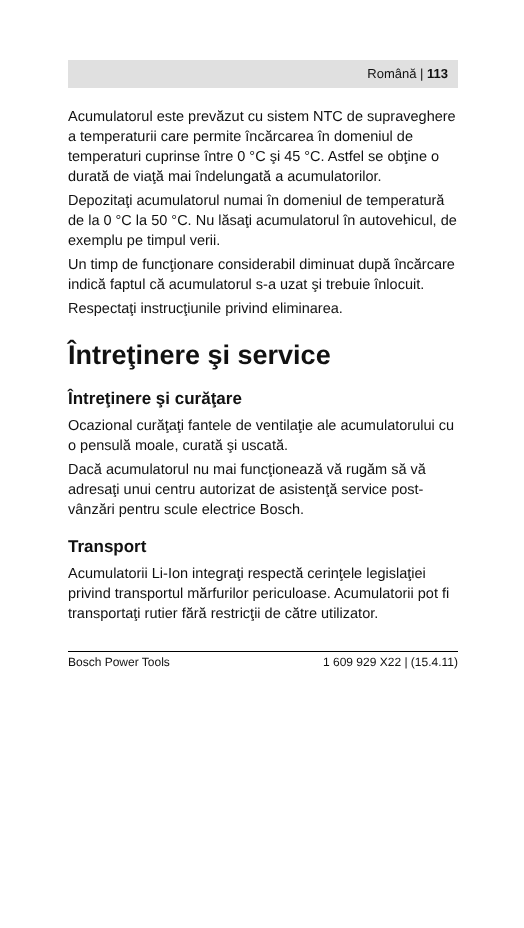Română | 113
Acumulatorul este prevăzut cu sistem NTC de supraveghere a temperaturii care permite încărcarea în domeniul de temperaturi cuprinse între 0 °C şi 45 °C. Astfel se obţine o durată de viaţă mai îndelungată a acumulatorilor.
Depozitaţi acumulatorul numai în domeniul de temperatură de la 0 °C la 50 °C. Nu lăsaţi acumulatorul în autovehicul, de exemplu pe timpul verii.
Un timp de funcţionare considerabil diminuat după încărcare indică faptul că acumulatorul s-a uzat şi trebuie înlocuit.
Respectaţi instrucţiunile privind eliminarea.
Întreţinere şi service
Întreţinere şi curăţare
Ocazional curăţaţi fantele de ventilaţie ale acumulatorului cu o pensulă moale, curată şi uscată.
Dacă acumulatorul nu mai funcţionează vă rugăm să vă adresaţi unui centru autorizat de asistenţă service post-vânzări pentru scule electrice Bosch.
Transport
Acumulatorii Li-Ion integraţi respectă cerinţele legislaţiei privind transportul mărfurilor periculoase. Acumulatorii pot fi transportaţi rutier fără restricţii de către utilizator.
Bosch Power Tools 1 609 929 X22 | (15.4.11)